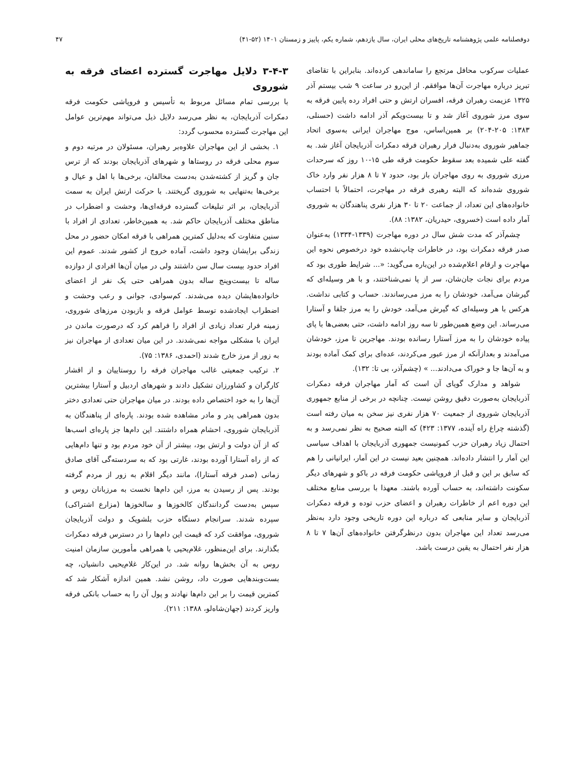دوفصلنامه علمی پژوهشنامه تاریخ‌های محلی ایران، سال یازدهم، شماره یکم، پاییز و زمستان ۱۴۰۱ (۵۲-۴۱) ۴۷
عملیات سرکوب محافل مرتجع را ساماندهی کرده‌اند. بنابراین با تقاضای تبریز درباره مهاجرت آن‌ها موافقم. از این‌رو در ساعت ۹ شب بیستم آذر ۱۳۲۵ عزیمت رهبران فرقه، افسران ارتش و حتی افراد رده پایین فرقه به سوی مرز شوروی آغاز شد و تا بیست‌ویکم آذر ادامه داشت (حسنلی، ۱۳۸۳: ۲۰۵-۲۰۴) بر همین‌اساس، موج مهاجران ایرانی به‌سوی اتحاد جماهیر شوروی به‌دنبال فرار رهبران فرقه دمکرات آذربایجان آغاز شد. به گفته علی شمیده بعد سقوط حکومت فرقه طی ۱۵-۱۰ روز که سرحدات مرزی شوروی به روی مهاجران باز بود، حدود ۷ تا ۸ هزار نفر وارد خاک شوروی شده‌اند که البته رهبری فرقه در مهاجرت، احتمالاً با احتساب خانواده‌های این تعداد، از جماعت ۲۰ تا ۳۰ هزار نفری پناهندگان به شوروی آمار داده است (خسروی، حیدریان، ۱۳۸۲: ۸۸).
چشم‌آذر که مدت شش سال در دوره مهاجرت (۱۳۳۹-۱۳۳۴) به‌عنوان صدر فرقه دمکرات بود، در خاطرات چاپ‌نشده خود درخصوص نحوه این مهاجرت و ارقام اعلام‌شده در این‌باره می‌گوید: «... شرایط طوری بود که مردم برای نجات جان‌شان، سر از پا نمی‌شناختند، و با هر وسیله‌ای که گیرشان می‌آمد، خودشان را به مرز می‌رساندند. حساب و کتابی نداشت. هرکس با هر وسیله‌ای که گیرش می‌آمد، خودش را به مرز جلفا و آستارا می‌رساند. این وضع همین‌طور تا سه روز ادامه داشت، حتی بعضی‌ها با پای پیاده خودشان را به مرز آستارا رسانده بودند. مهاجرین تا مرز، خودشان می‌آمدند و بعدازآنکه از مرز عبور می‌کردند، عده‌ای برای کمک آماده بودند و به آن‌ها جا و خوراک می‌دادند... » (چشم‌آذر، بی تا: ۱۳۲).
شواهد و مدارک گویای آن است که آمار مهاجران فرقه دمکرات آذربایجان به‌صورت دقیق روشن نیست. چنانچه در برخی از منابع جمهوری آذربایجان شوروی از جمعیت ۷۰ هزار نفری نیز سخن به میان رفته است (گذشته چراغ راه آینده، ۱۳۷۷: ۴۲۳) که البته صحیح به نظر نمی‌رسد و به احتمال زیاد رهبران حزب کمونیست جمهوری آذربایجان با اهداف سیاسی این آمار را انتشار داده‌اند. همچنین بعید نیست در این آمار، ایرانیانی را هم که سابق بر این و قبل از فروپاشی حکومت فرقه در باکو و شهرهای دیگر سکونت داشته‌اند، به حساب آورده باشند. معهذا با بررسی منابع مختلف این دوره اعم از خاطرات رهبران و اعضای حزب توده و فرقه دمکرات آذربایجان و سایر منابعی که درباره این دوره تاریخی وجود دارد به‌نظر می‌رسد تعداد این مهاجران بدون درنظرگرفتن خانواده‌های آن‌ها ۷ تا ۸ هزار نفر احتمال به یقین درست باشد.
۳-۴-۳ دلایل مهاجرت گسترده اعضای فرقه به شوروی
با بررسی تمام مسائل مربوط به تأسیس و فروپاشی حکومت فرقه دمکرات آذربایجان، به نظر می‌رسد دلایل ذیل می‌تواند مهم‌ترین عوامل این مهاجرت گسترده محسوب گردد:
۱. بخشی از این مهاجران علاوه‌بر رهبران، مسئولان در مرتبه دوم و سوم محلی فرقه در روستاها و شهرهای آذربایجان بودند که از ترس جان و گریز از کشته‌شدن به‌دست مخالفان، برخی‌ها با اهل و عیال و برخی‌ها به‌تنهایی به شوروی گریختند. با حرکت ارتش ایران به سمت آذربایجان، بر اثر تبلیغات گسترده فرقه‌ای‌ها، وحشت و اضطراب در مناطق مختلف آذربایجان حاکم شد. به همین‌خاطر، تعدادی از افراد با سنین متفاوت که به‌دلیل کمترین همراهی با فرقه امکان حضور در محل زندگی برایشان وجود داشت، آماده خروج از کشور شدند. عموم این افراد حدود بیست سال سن داشتند ولی در میان آن‌ها افرادی از دوازده ساله تا بیست‌وپنج ساله بدون همراهی حتی یک نفر از اعضای خانواده‌هایشان دیده می‌شدند. کم‌سوادی، جوانی و رعب وحشت و اضطراب ایجادشده توسط عوامل فرقه و بازبودن مرزهای شوروی، زمینه فرار تعداد زیادی از افراد را فراهم کرد که درصورت ماندن در ایران با مشکلی مواجه نمی‌شدند. در این میان تعدادی از مهاجران نیز به زور از مرز خارج شدند (احمدی، ۱۳۸۶: ۷۵).
۲. ترکیب جمعیتی غالب مهاجران فرقه را روستاییان و از اقشار کارگران و کشاورزان تشکیل دادند و شهرهای اردبیل و آستارا بیشترین آن‌ها را به خود اختصاص داده بودند. در میان مهاجران حتی تعدادی دختر بدون همراهی پدر و مادر مشاهده شده بودند. پاره‌ای از پناهندگان به آذربایجان شوروی، احشام همراه داشتند. این دام‌ها جز پاره‌ای اسب‌ها که از آن دولت و ارتش بود، بیشتر از آن خود مردم بود و تنها دام‌هایی که از راه آستارا آورده بودند، غارتی بود که به سردسته‌گی آقای صادق زمانی (صدر فرقه آستارا)، مانند دیگر اقلام به زور از مردم گرفته بودند. پس از رسیدن به مرز، این دام‌ها نخست به مرزبانان روس و سپس به‌دست گردانندگان کالخوزها و سالخوزها (مزارع اشتراکی) سپرده شدند. سرانجام دستگاه حزب بلشویک و دولت آذربایجان شوروی، موافقت کرد که قیمت این دام‌ها را در دسترس فرقه دمکرات بگذارند. برای این‌منظور، غلام‌یحیی با همراهی مأمورین سازمان امنیت روس به آن بخش‌ها روانه شد. در این‌کار غلام‌یحیی دانشیان، چه بست‌وبندهایی صورت داد، روشن نشد. همین اندازه آشکار شد که کمترین قیمت را بر این دام‌ها نهادند و پول آن را به حساب بانکی فرقه واریز کردند (جهان‌شاه‌لو، ۱۳۸۸: ۲۱۱).